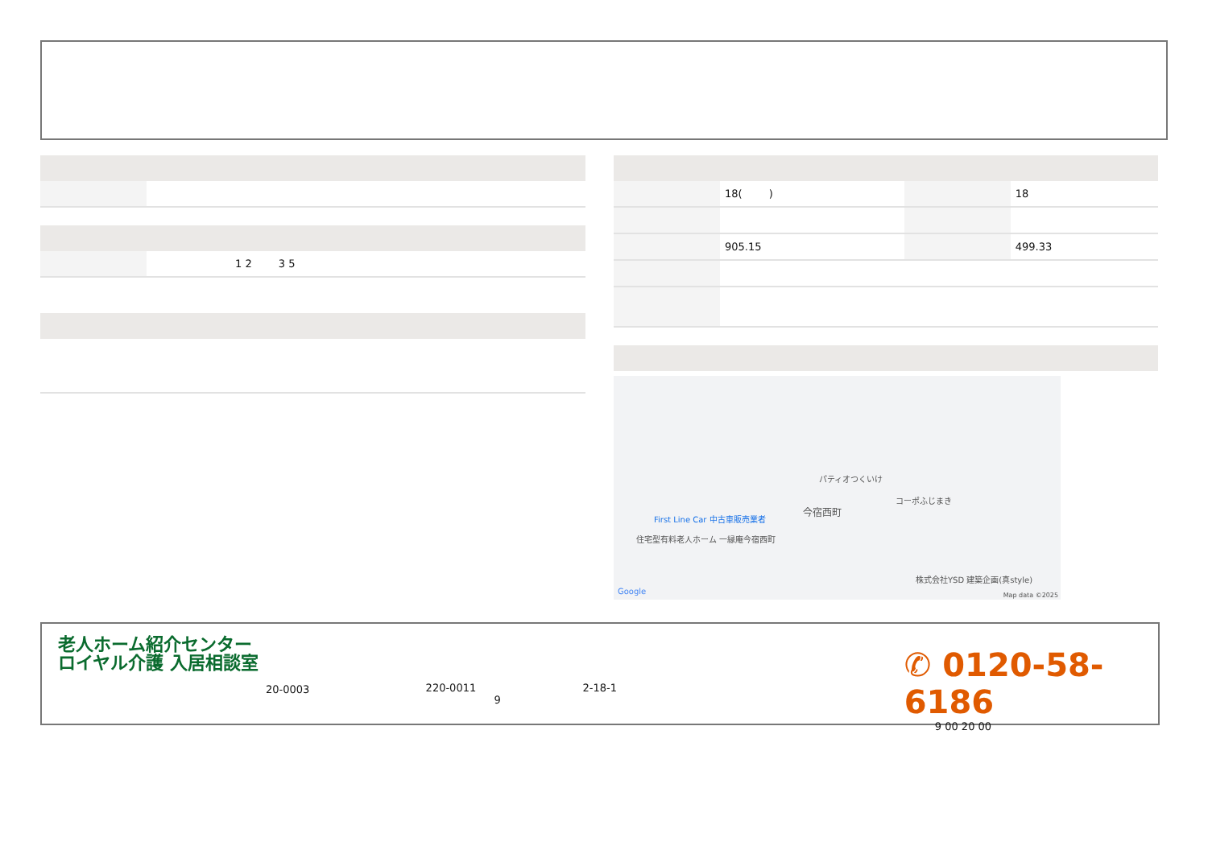| | 1 2 3 5 |
| | 18( ) | | 18 |
| | 905.15 | | 499.33 |
パティオつくいけ
コーポふじまき
今宿西町
First Line Car 中古車販売業者
住宅型有料老人ホーム 一縁庵今宿西町
株式会社YSD 建築企画(真style)
Google Map data ©2025
老人ホーム紹介センター
ロイヤル介護 入居相談室
20-0003
220-0011 2-18-1
9
✆ 0120-58-6186
9 00 20 00